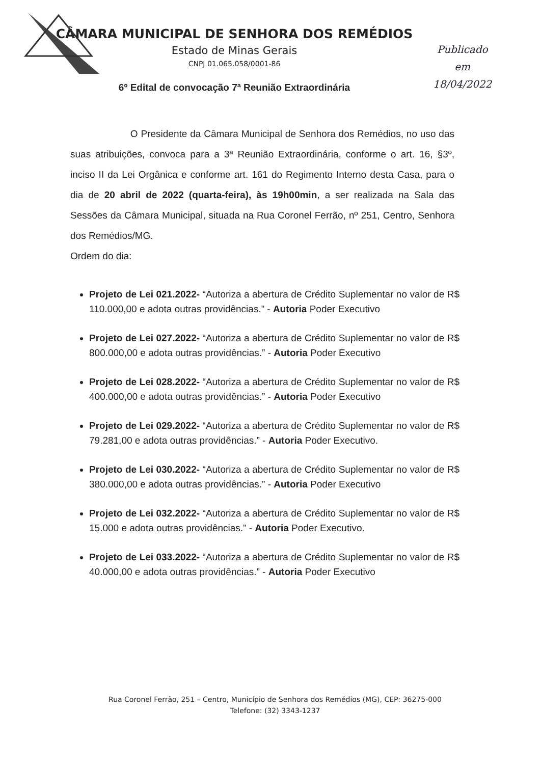CÂMARA MUNICIPAL DE SENHORA DOS REMÉDIOS
Estado de Minas Gerais
CNPJ 01.065.058/0001-86
Publicado
em
18/04/2022
6º Edital de convocação 7ª Reunião Extraordinária
O Presidente da Câmara Municipal de Senhora dos Remédios, no uso das suas atribuições, convoca para a 3ª Reunião Extraordinária, conforme o art. 16, §3º, inciso II da Lei Orgânica e conforme art. 161 do Regimento Interno desta Casa, para o dia de 20 abril de 2022 (quarta-feira), às 19h00min, a ser realizada na Sala das Sessões da Câmara Municipal, situada na Rua Coronel Ferrão, nº 251, Centro, Senhora dos Remédios/MG.
Ordem do dia:
Projeto de Lei 021.2022- “Autoriza a abertura de Crédito Suplementar no valor de R$ 110.000,00 e adota outras providências.” - Autoria Poder Executivo
Projeto de Lei 027.2022- “Autoriza a abertura de Crédito Suplementar no valor de R$ 800.000,00 e adota outras providências.” - Autoria Poder Executivo
Projeto de Lei 028.2022- “Autoriza a abertura de Crédito Suplementar no valor de R$ 400.000,00 e adota outras providências.” - Autoria Poder Executivo
Projeto de Lei 029.2022- “Autoriza a abertura de Crédito Suplementar no valor de R$ 79.281,00 e adota outras providências.” - Autoria Poder Executivo.
Projeto de Lei 030.2022- “Autoriza a abertura de Crédito Suplementar no valor de R$ 380.000,00 e adota outras providências.” - Autoria Poder Executivo
Projeto de Lei 032.2022- “Autoriza a abertura de Crédito Suplementar no valor de R$ 15.000 e adota outras providências.” - Autoria Poder Executivo.
Projeto de Lei 033.2022- “Autoriza a abertura de Crédito Suplementar no valor de R$ 40.000,00 e adota outras providências.” - Autoria Poder Executivo
Rua Coronel Ferrão, 251 – Centro, Município de Senhora dos Remédios (MG), CEP: 36275-000
Telefone: (32) 3343-1237